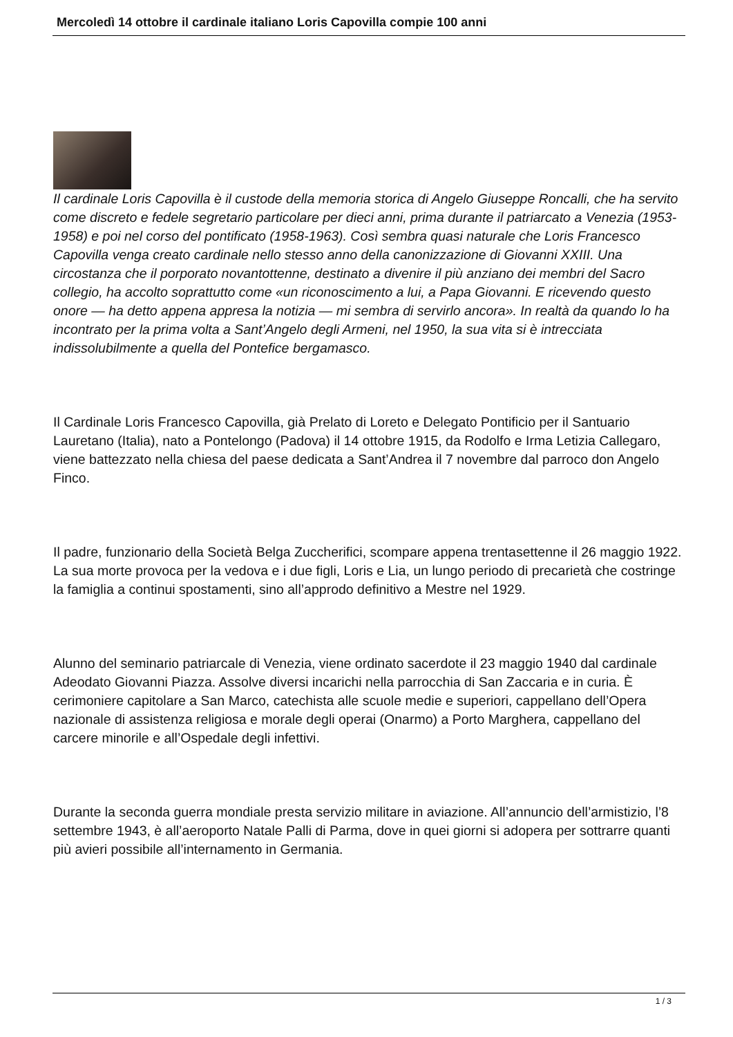Mercoledì 14 ottobre il cardinale italiano Loris Capovilla compie 100 anni
Il cardinale Loris Capovilla è il custode della memoria storica di Angelo Giuseppe Roncalli, che ha servito come discreto e fedele segretario particolare per dieci anni, prima durante il patriarcato a Venezia (1953-1958) e poi nel corso del pontificato (1958-1963). Così sembra quasi naturale che Loris Francesco Capovilla venga creato cardinale nello stesso anno della canonizzazione di Giovanni XXIII. Una circostanza che il porporato novantottenne, destinato a divenire il più anziano dei membri del Sacro collegio, ha accolto soprattutto come «un riconoscimento a lui, a Papa Giovanni. E ricevendo questo onore — ha detto appena appresa la notizia — mi sembra di servirlo ancora». In realtà da quando lo ha incontrato per la prima volta a Sant’Angelo degli Armeni, nel 1950, la sua vita si è intrecciata indissolubilmente a quella del Pontefice bergamasco.
Il Cardinale Loris Francesco Capovilla, già Prelato di Loreto e Delegato Pontificio per il Santuario Lauretano (Italia), nato a Pontelongo (Padova) il 14 ottobre 1915, da Rodolfo e Irma Letizia Callegaro, viene battezzato nella chiesa del paese dedicata a Sant’Andrea il 7 novembre dal parroco don Angelo Finco.
Il padre, funzionario della Società Belga Zuccherifici, scompare appena trentasettenne il 26 maggio 1922. La sua morte provoca per la vedova e i due figli, Loris e Lia, un lungo periodo di precarietà che costringe la famiglia a continui spostamenti, sino all’approdo definitivo a Mestre nel 1929.
Alunno del seminario patriarcale di Venezia, viene ordinato sacerdote il 23 maggio 1940 dal cardinale Adeodato Giovanni Piazza. Assolve diversi incarichi nella parrocchia di San Zaccaria e in curia. È cerimoniere capitolare a San Marco, catechista alle scuole medie e superiori, cappellano dell’Opera nazionale di assistenza religiosa e morale degli operai (Onarmo) a Porto Marghera, cappellano del carcere minorile e all’Ospedale degli infettivi.
Durante la seconda guerra mondiale presta servizio militare in aviazione. All’annuncio dell’armistizio, l’8 settembre 1943, è all’aeroporto Natale Palli di Parma, dove in quei giorni si adopera per sottrarre quanti più avieri possibile all’internamento in Germania.
1 / 3